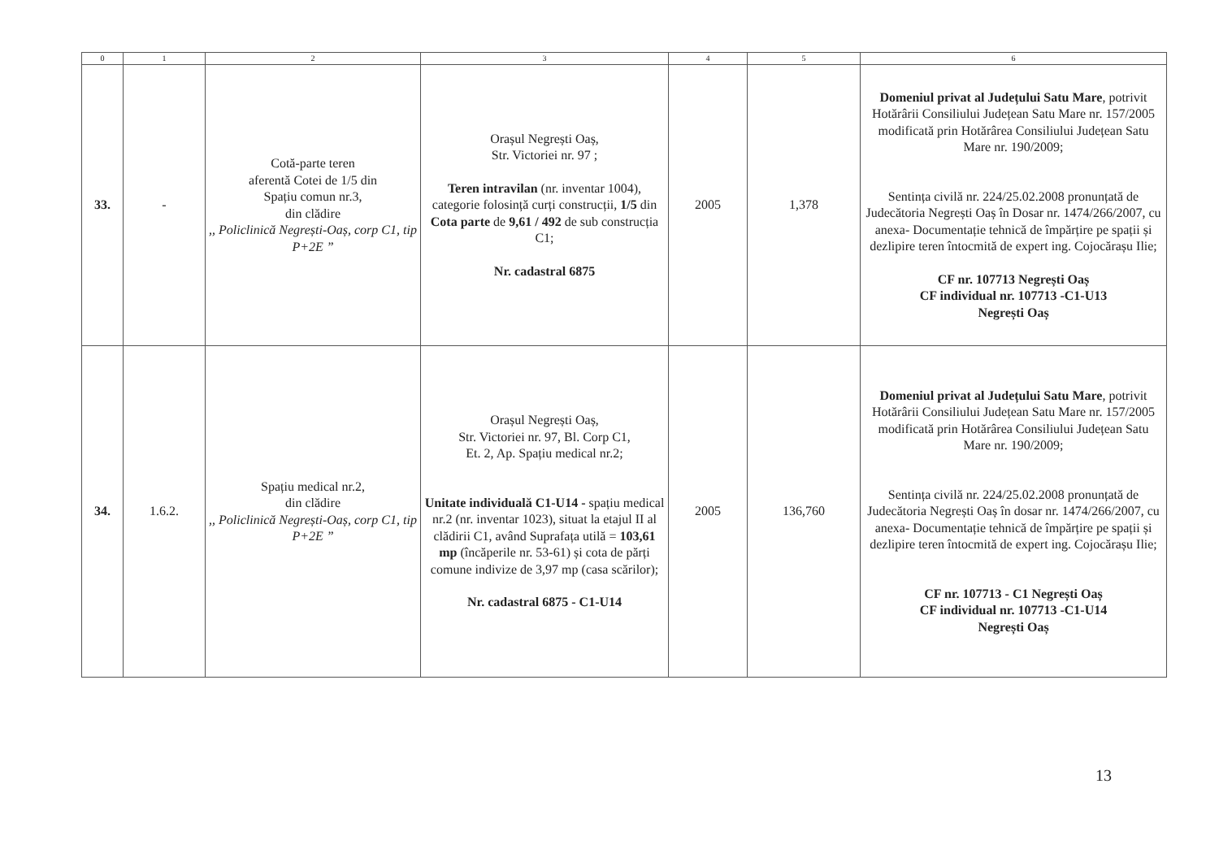| 0 | 1 | 2 | 3 | 4 | 5 | 6 |
| --- | --- | --- | --- | --- | --- | --- |
| 33. | - | Cotă-parte teren aferentă Cotei de 1/5 din Spațiu comun nr.3, din clădire ,, Policlinică Negrești-Oaș, corp C1, tip P+2E ” | Orașul Negrești Oaș, Str. Victoriei nr. 97 ; Teren intravilan (nr. inventar 1004), categorie folosință curți construcții, 1/5 din Cota parte de 9,61 / 492 de sub construcția C1; Nr. cadastral 6875 | 2005 | 1,378 | Domeniul privat al Județului Satu Mare , potrivit Hotărârii Consiliului Județean Satu Mare nr. 157/2005 modificată prin Hotărârea Consiliului Județean Satu Mare nr. 190/2009; Sentința civilă nr. 224/25.02.2008 pronunțată de Judecătoria Negrești Oaș în Dosar nr. 1474/266/2007, cu anexa- Documentație tehnică de împărțire pe spații și dezlipire teren întocmită de expert ing. Cojocărașu Ilie; CF nr. 107713 Negrești Oaș CF individual nr. 107713 -C1-U13 Negrești Oaș |
| 34. | 1.6.2. | Spațiu medical nr.2, din clădire ,, Policlinică Negrești-Oaș, corp C1, tip P+2E ” | Orașul Negrești Oaș, Str. Victoriei nr. 97, Bl. Corp C1, Et. 2, Ap. Spațiu medical nr.2; Unitate individuală C1-U14 - spațiu medical nr.2 (nr. inventar 1023), situat la etajul II al clădirii C1, având Suprafața utilă = 103,61 mp (încăperile nr. 53-61) și cota de părți comune indivize de 3,97 mp (casa scărilor); Nr. cadastral 6875 - C1-U14 | 2005 | 136,760 | Domeniul privat al Județului Satu Mare , potrivit Hotărârii Consiliului Județean Satu Mare nr. 157/2005 modificată prin Hotărârea Consiliului Județean Satu Mare nr. 190/2009; Sentința civilă nr. 224/25.02.2008 pronunțată de Judecătoria Negrești Oaș în dosar nr. 1474/266/2007, cu anexa- Documentație tehnică de împărțire pe spații și dezlipire teren întocmită de expert ing. Cojocărașu Ilie; CF nr. 107713 - C1 Negrești Oaș CF individual nr. 107713 -C1-U14 Negrești Oaș |
13